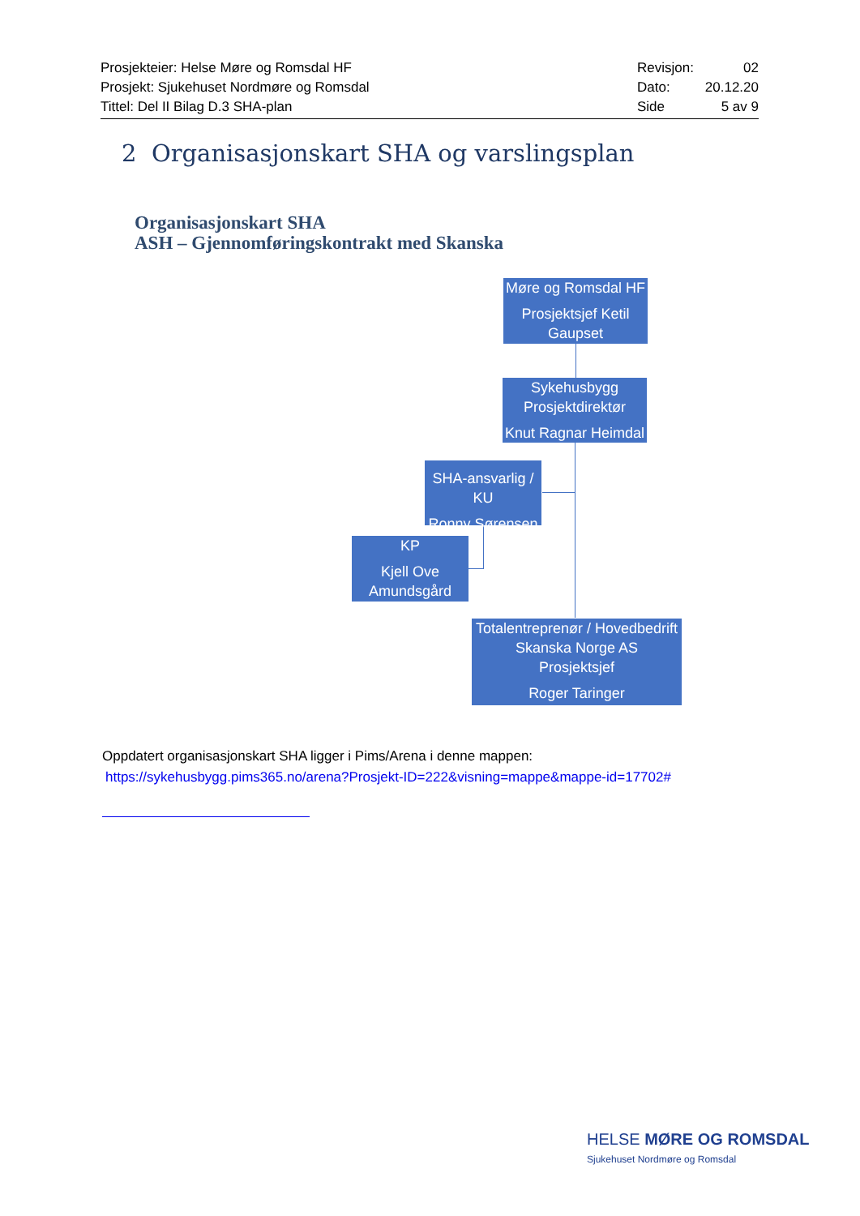Prosjekteier: Helse Møre og Romsdal HF
Prosjekt: Sjukehuset Nordmøre og Romsdal
Tittel: Del II Bilag D.3 SHA-plan
Revisjon: 02
Dato: 20.12.20
Side 5 av 9
2 Organisasjonskart SHA og varslingsplan
Organisasjonskart SHA
ASH – Gjennomføringskontrakt med Skanska
Møre og Romsdal HF
Prosjektsjef Ketil Gaupset
Sykehusbygg Prosjektdirektør
Knut Ragnar Heimdal
SHA-ansvarlig / KU
Ronny Sørensen
KP
Kjell Ove Amundsgård
Totalentreprenør / Hovedbedrift
Skanska Norge AS
Prosjektsjef
Roger Taringer
Oppdatert organisasjonskart SHA ligger i Pims/Arena i denne mappen:
https://sykehusbygg.pims365.no/arena?Prosjekt-ID=222&visning=mappe&mappe-id=17702#
HELSE MØRE OG ROMSDAL
Sjukehuset Nordmøre og Romsdal